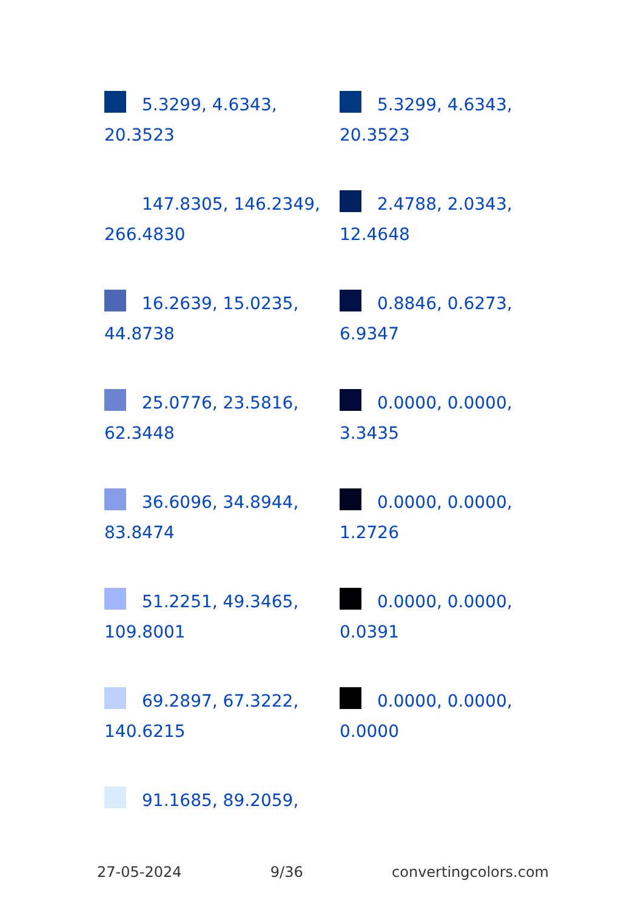5.3299, 4.6343, 20.3523
5.3299, 4.6343, 20.3523
147.8305, 146.2349, 266.4830
2.4788, 2.0343, 12.4648
16.2639, 15.0235, 44.8738
0.8846, 0.6273, 6.9347
25.0776, 23.5816, 62.3448
0.0000, 0.0000, 3.3435
36.6096, 34.8944, 83.8474
0.0000, 0.0000, 1.2726
51.2251, 49.3465, 109.8001
0.0000, 0.0000, 0.0391
69.2897, 67.3222, 140.6215
0.0000, 0.0000, 0.0000
91.1685, 89.2059,
27-05-2024 9/36 convertingcolors.com